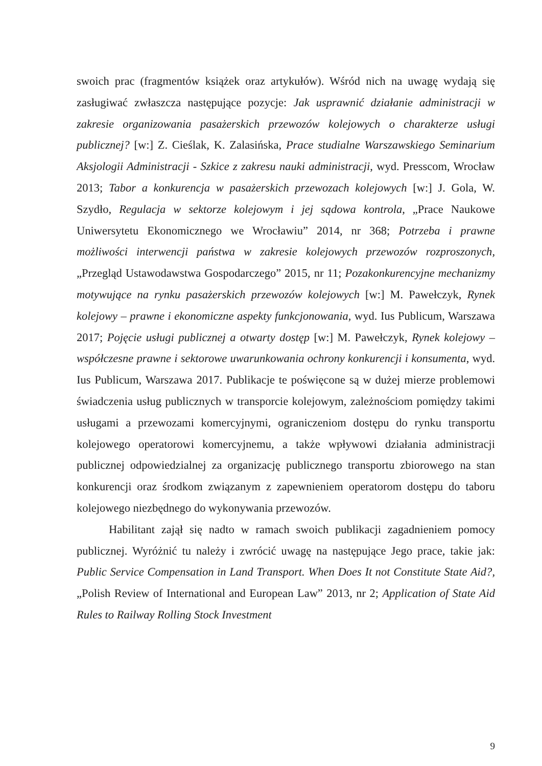swoich prac (fragmentów książek oraz artykułów). Wśród nich na uwagę wydają się zasługiwać zwłaszcza następujące pozycje: Jak usprawnić działanie administracji w zakresie organizowania pasażerskich przewozów kolejowych o charakterze usługi publicznej? [w:] Z. Cieślak, K. Zalasińska, Prace studialne Warszawskiego Seminarium Aksjologii Administracji - Szkice z zakresu nauki administracji, wyd. Presscom, Wrocław 2013; Tabor a konkurencja w pasażerskich przewozach kolejowych [w:] J. Gola, W. Szydło, Regulacja w sektorze kolejowym i jej sądowa kontrola, „Prace Naukowe Uniwersytetu Ekonomicznego we Wrocławiu” 2014, nr 368; Potrzeba i prawne możliwości interwencji państwa w zakresie kolejowych przewozów rozproszonych, „Przegląd Ustawodawstwa Gospodarczego” 2015, nr 11; Pozakonkurencyjne mechanizmy motywujące na rynku pasażerskich przewozów kolejowych [w:] M. Pawełczyk, Rynek kolejowy – prawne i ekonomiczne aspekty funkcjonowania, wyd. Ius Publicum, Warszawa 2017; Pojęcie usługi publicznej a otwarty dostęp [w:] M. Pawełczyk, Rynek kolejowy – współczesne prawne i sektorowe uwarunkowania ochrony konkurencji i konsumenta, wyd. Ius Publicum, Warszawa 2017. Publikacje te poświęcone są w dużej mierze problemowi świadczenia usług publicznych w transporcie kolejowym, zależnościom pomiędzy takimi usługami a przewozami komercyjnymi, ograniczeniom dostępu do rynku transportu kolejowego operatorowi komercyjnemu, a także wpływowi działania administracji publicznej odpowiedzialnej za organizację publicznego transportu zbiorowego na stan konkurencji oraz środkom związanym z zapewnieniem operatorom dostępu do taboru kolejowego niezbędnego do wykonywania przewozów.
Habilitant zajął się nadto w ramach swoich publikacji zagadnieniem pomocy publicznej. Wyróżnić tu należy i zwrócić uwagę na następujące Jego prace, takie jak: Public Service Compensation in Land Transport. When Does It not Constitute State Aid?, „Polish Review of International and European Law” 2013, nr 2; Application of State Aid Rules to Railway Rolling Stock Investment
9